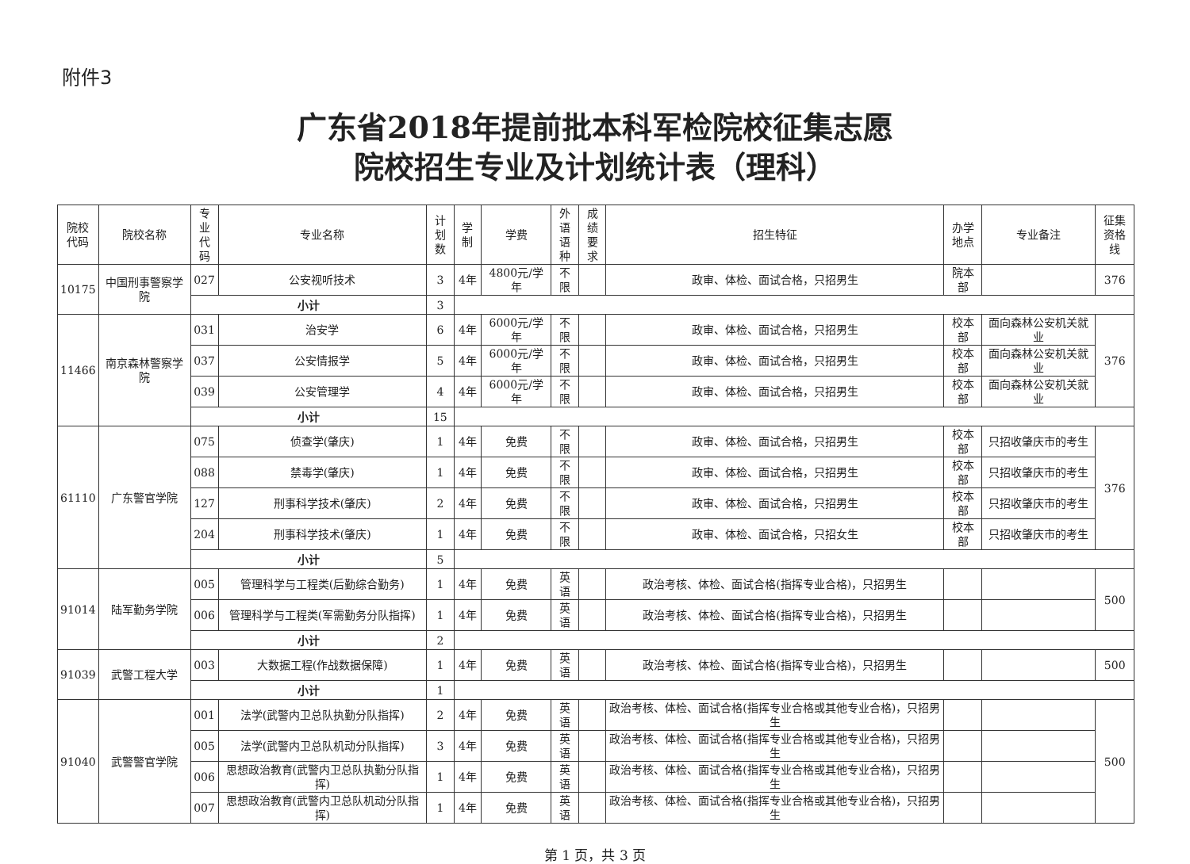附件3
广东省2018年提前批本科军检院校征集志愿
院校招生专业及计划统计表（理科）
| 院校 代码 | 院校名称 | 专业 代码 | 专业名称 | 计划 数 | 学制 | 学费 | 外语 语种 | 成绩 要求 | 招生特征 | 办学 地点 | 专业备注 | 征集 资格线 |
| --- | --- | --- | --- | --- | --- | --- | --- | --- | --- | --- | --- | --- |
| 10175 | 中国刑事警察学院 | 027 | 公安视听技术 | 3 | 4年 | 4800元/学年 | 不限 | | 政审、体检、面试合格，只招男生 | 院本部 | | 376 |
| | | 小计 | | 3 | | | | | | | | |
| 11466 | 南京森林警察学院 | 031 | 治安学 | 6 | 4年 | 6000元/学年 | 不限 | | 政审、体检、面试合格，只招男生 | 校本部 | 面向森林公安机关就业 | 376 |
| | | 037 | 公安情报学 | 5 | 4年 | 6000元/学年 | 不限 | | 政审、体检、面试合格，只招男生 | 校本部 | 面向森林公安机关就业 | |
| | | 039 | 公安管理学 | 4 | 4年 | 6000元/学年 | 不限 | | 政审、体检、面试合格，只招男生 | 校本部 | 面向森林公安机关就业 | |
| | | 小计 | | 15 | | | | | | | | |
| 61110 | 广东警官学院 | 075 | 侦查学(肇庆) | 1 | 4年 | 免费 | 不限 | | 政审、体检、面试合格，只招男生 | 校本部 | 只招收肇庆市的考生 | 376 |
| | | 088 | 禁毒学(肇庆) | 1 | 4年 | 免费 | 不限 | | 政审、体检、面试合格，只招男生 | 校本部 | 只招收肇庆市的考生 | |
| | | 127 | 刑事科学技术(肇庆) | 2 | 4年 | 免费 | 不限 | | 政审、体检、面试合格，只招男生 | 校本部 | 只招收肇庆市的考生 | |
| | | 204 | 刑事科学技术(肇庆) | 1 | 4年 | 免费 | 不限 | | 政审、体检、面试合格，只招女生 | 校本部 | 只招收肇庆市的考生 | |
| | | 小计 | | 5 | | | | | | | | |
| 91014 | 陆军勤务学院 | 005 | 管理科学与工程类(后勤综合勤务) | 1 | 4年 | 免费 | 英语 | | 政治考核、体检、面试合格(指挥专业合格)，只招男生 | | | 500 |
| | | 006 | 管理科学与工程类(军需勤务分队指挥) | 1 | 4年 | 免费 | 英语 | | 政治考核、体检、面试合格(指挥专业合格)，只招男生 | | | |
| | | 小计 | | 2 | | | | | | | | |
| 91039 | 武警工程大学 | 003 | 大数据工程(作战数据保障) | 1 | 4年 | 免费 | 英语 | | 政治考核、体检、面试合格(指挥专业合格)，只招男生 | | | 500 |
| | | 小计 | | 1 | | | | | | | | |
| 91040 | 武警警官学院 | 001 | 法学(武警内卫总队执勤分队指挥) | 2 | 4年 | 免费 | 英语 | | 政治考核、体检、面试合格(指挥专业合格或其他专业合格)，只招男生 | | | 500 |
| | | 005 | 法学(武警内卫总队机动分队指挥) | 3 | 4年 | 免费 | 英语 | | 政治考核、体检、面试合格(指挥专业合格或其他专业合格)，只招男生 | | | |
| | | 006 | 思想政治教育(武警内卫总队执勤分队指挥) | 1 | 4年 | 免费 | 英语 | | 政治考核、体检、面试合格(指挥专业合格或其他专业合格)，只招男生 | | | |
| | | 007 | 思想政治教育(武警内卫总队机动分队指挥) | 1 | 4年 | 免费 | 英语 | | 政治考核、体检、面试合格(指挥专业合格或其他专业合格)，只招男生 | | | |
第 1 页，共 3 页